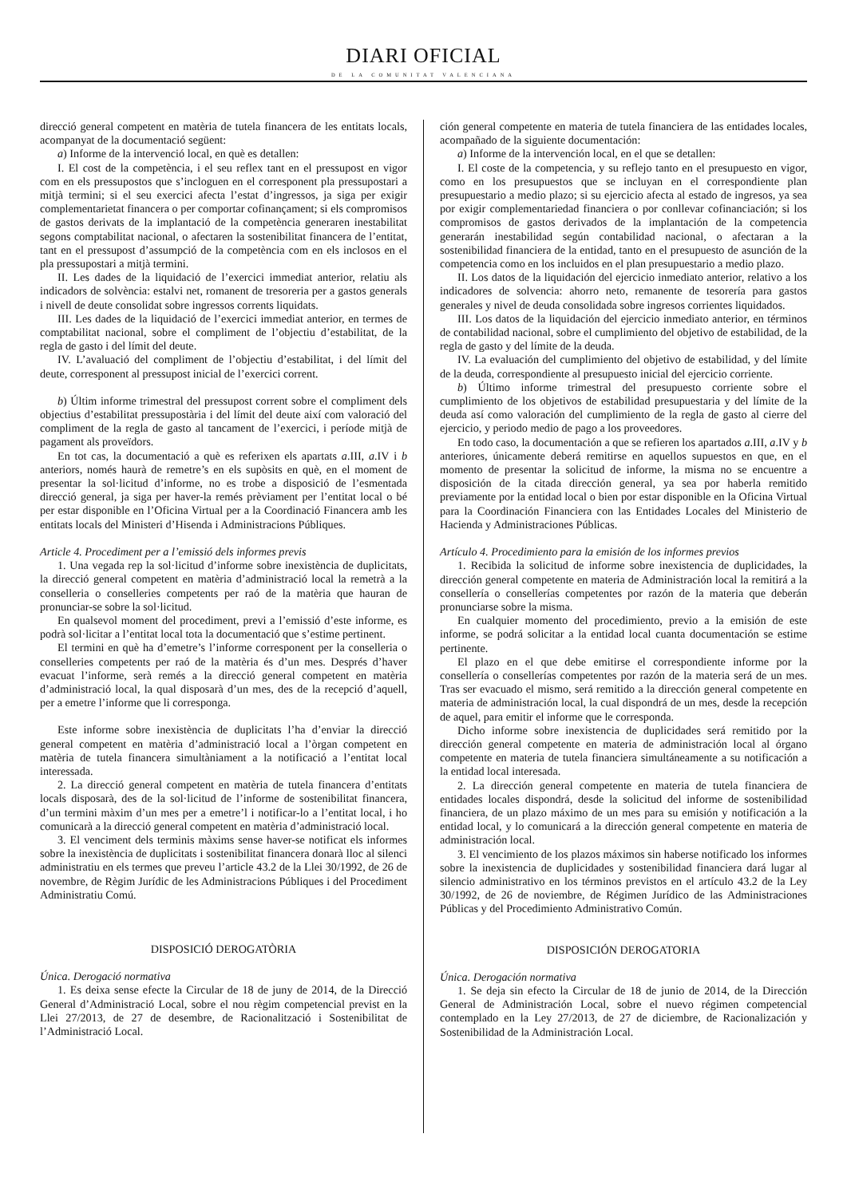DIARI OFICIAL
DE LA COMUNITAT VALENCIANA
direcció general competent en matèria de tutela financera de les entitats locals, acompanyat de la documentació següent:
a) Informe de la intervenció local, en què es detallen:
I. El cost de la competència, i el seu reflex tant en el pressupost en vigor com en els pressupostos que s’incloguen en el corresponent pla pressupostari a mitjà termini; si el seu exercici afecta l’estat d’ingressos, ja siga per exigir complementarietat financera o per comportar cofinançament; si els compromisos de gastos derivats de la implantació de la competència generaren inestabilitat segons comptabilitat nacional, o afectaren la sostenibilitat financera de l’entitat, tant en el pressupost d’assumpció de la competència com en els inclosos en el pla pressupostari a mitjà termini.
II. Les dades de la liquidació de l’exercici immediat anterior, relatiu als indicadors de solvència: estalvi net, romanent de tresoreria per a gastos generals i nivell de deute consolidat sobre ingressos corrents liquidats.
III. Les dades de la liquidació de l’exercici immediat anterior, en termes de comptabilitat nacional, sobre el compliment de l’objectiu d’estabilitat, de la regla de gasto i del límit del deute.
IV. L’avaluació del compliment de l’objectiu d’estabilitat, i del límit del deute, corresponent al pressupost inicial de l’exercici corrent.
b) Últim informe trimestral del pressupost corrent sobre el compliment dels objectius d’estabilitat pressupostària i del límit del deute així com valoració del compliment de la regla de gasto al tancament de l’exercici, i període mitjà de pagament als proveïdors.
En tot cas, la documentació a què es referixen els apartats a.III, a.IV i b anteriors, només haurà de remetre’s en els supòsits en què, en el moment de presentar la sol·licitud d’informe, no es trobe a disposició de l’esmentada direcció general, ja siga per haver-la remés prèviament per l’entitat local o bé per estar disponible en l’Oficina Virtual per a la Coordinació Financera amb les entitats locals del Ministeri d’Hisenda i Administracions Públiques.
Article 4. Procediment per a l’emissió dels informes previs
1. Una vegada rep la sol·licitud d’informe sobre inexistència de duplicitats, la direcció general competent en matèria d’administració local la remetrà a la conselleria o conselleries competents per raó de la matèria que hauran de pronunciar-se sobre la sol·licitud.
En qualsevol moment del procediment, previ a l’emissió d’este informe, es podrà sol·licitar a l’entitat local tota la documentació que s’estime pertinent.
El termini en què ha d’emetre’s l’informe corresponent per la conselleria o conselleries competents per raó de la matèria és d’un mes. Després d’haver evacuat l’informe, serà remés a la direcció general competent en matèria d’administració local, la qual disposarà d’un mes, des de la recepció d’aquell, per a emetre l’informe que li corresponga.
Este informe sobre inexistència de duplicitats l’ha d’enviar la direcció general competent en matèria d’administració local a l’òrgan competent en matèria de tutela financera simultàniament a la notificació a l’entitat local interessada.
2. La direcció general competent en matèria de tutela financera d’entitats locals disposarà, des de la sol·licitud de l’informe de sostenibilitat financera, d’un termini màxim d’un mes per a emetre’l i notificar-lo a l’entitat local, i ho comunicarà a la direcció general competent en matèria d’administració local.
3. El venciment dels terminis màxims sense haver-se notificat els informes sobre la inexistència de duplicitats i sostenibilitat financera donarà lloc al silenci administratiu en els termes que preveu l’article 43.2 de la Llei 30/1992, de 26 de novembre, de Règim Jurídic de les Administracions Públiques i del Procediment Administratiu Comú.
DISPOSICIÓ DEROGATÒRIA
Única. Derogació normativa
1. Es deixa sense efecte la Circular de 18 de juny de 2014, de la Direcció General d’Administració Local, sobre el nou règim competencial previst en la Llei 27/2013, de 27 de desembre, de Racionalització i Sostenibilitat de l’Administració Local.
ción general competente en materia de tutela financiera de las entidades locales, acompañado de la siguiente documentación:
a) Informe de la intervención local, en el que se detallen:
I. El coste de la competencia, y su reflejo tanto en el presupuesto en vigor, como en los presupuestos que se incluyan en el correspondiente plan presupuestario a medio plazo; si su ejercicio afecta al estado de ingresos, ya sea por exigir complementariedad financiera o por conllevar cofinanciación; si los compromisos de gastos derivados de la implantación de la competencia generarán inestabilidad según contabilidad nacional, o afectaran a la sostenibilidad financiera de la entidad, tanto en el presupuesto de asunción de la competencia como en los incluidos en el plan presupuestario a medio plazo.
II. Los datos de la liquidación del ejercicio inmediato anterior, relativo a los indicadores de solvencia: ahorro neto, remanente de tesorería para gastos generales y nivel de deuda consolidada sobre ingresos corrientes liquidados.
III. Los datos de la liquidación del ejercicio inmediato anterior, en términos de contabilidad nacional, sobre el cumplimiento del objetivo de estabilidad, de la regla de gasto y del límite de la deuda.
IV. La evaluación del cumplimiento del objetivo de estabilidad, y del límite de la deuda, correspondiente al presupuesto inicial del ejercicio corriente.
b) Último informe trimestral del presupuesto corriente sobre el cumplimiento de los objetivos de estabilidad presupuestaria y del límite de la deuda así como valoración del cumplimiento de la regla de gasto al cierre del ejercicio, y periodo medio de pago a los proveedores.
En todo caso, la documentación a que se refieren los apartados a.III, a.IV y b anteriores, únicamente deberá remitirse en aquellos supuestos en que, en el momento de presentar la solicitud de informe, la misma no se encuentre a disposición de la citada dirección general, ya sea por haberla remitido previamente por la entidad local o bien por estar disponible en la Oficina Virtual para la Coordinación Financiera con las Entidades Locales del Ministerio de Hacienda y Administraciones Públicas.
Artículo 4. Procedimiento para la emisión de los informes previos
1. Recibida la solicitud de informe sobre inexistencia de duplicidades, la dirección general competente en materia de Administración local la remitirá a la consellería o consellerías competentes por razón de la materia que deberán pronunciarse sobre la misma.
En cualquier momento del procedimiento, previo a la emisión de este informe, se podrá solicitar a la entidad local cuanta documentación se estime pertinente.
El plazo en el que debe emitirse el correspondiente informe por la consellería o consellerías competentes por razón de la materia será de un mes. Tras ser evacuado el mismo, será remitido a la dirección general competente en materia de administración local, la cual dispondrá de un mes, desde la recepción de aquel, para emitir el informe que le corresponda.
Dicho informe sobre inexistencia de duplicidades será remitido por la dirección general competente en materia de administración local al órgano competente en materia de tutela financiera simultáneamente a su notificación a la entidad local interesada.
2. La dirección general competente en materia de tutela financiera de entidades locales dispondrá, desde la solicitud del informe de sostenibilidad financiera, de un plazo máximo de un mes para su emisión y notificación a la entidad local, y lo comunicará a la dirección general competente en materia de administración local.
3. El vencimiento de los plazos máximos sin haberse notificado los informes sobre la inexistencia de duplicidades y sostenibilidad financiera dará lugar al silencio administrativo en los términos previstos en el artículo 43.2 de la Ley 30/1992, de 26 de noviembre, de Régimen Jurídico de las Administraciones Públicas y del Procedimiento Administrativo Común.
DISPOSICIÓN DEROGATORIA
Única. Derogación normativa
1. Se deja sin efecto la Circular de 18 de junio de 2014, de la Dirección General de Administración Local, sobre el nuevo régimen competencial contemplado en la Ley 27/2013, de 27 de diciembre, de Racionalización y Sostenibilidad de la Administración Local.